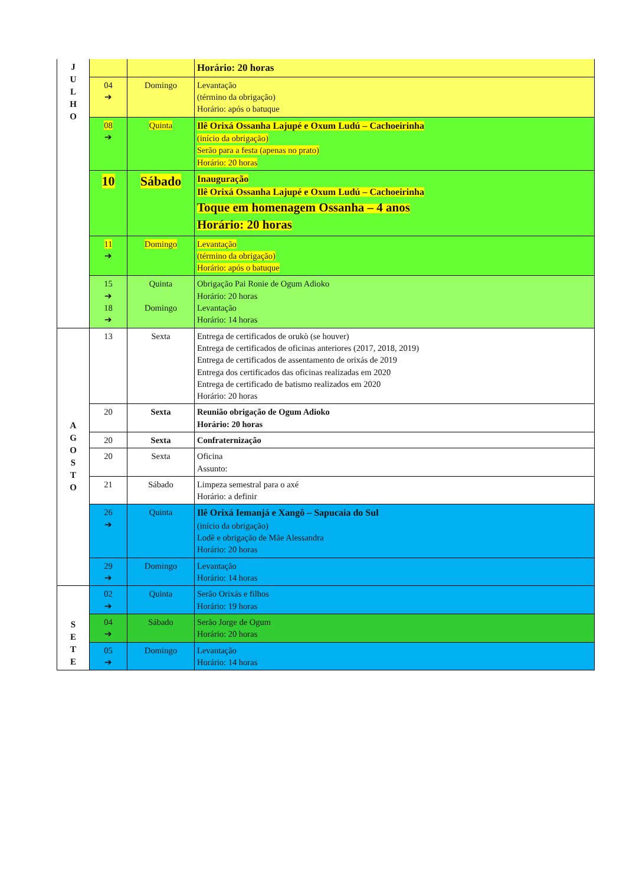| J U L H O | | | Horário: 20 horas |
| | 04 ➔ | Domingo | Levantação (término da obrigação) Horário: após o batuque |
| | 08 ➔ | Quinta | Ilê Orixá Ossanha Lajupé e Oxum Ludú – Cachoeirinha (início da obrigação) Serão para a festa (apenas no prato) Horário: 20 horas |
| | 10 | Sábado | Inauguração Ilê Orixá Ossanha Lajupé e Oxum Ludú – Cachoeirinha Toque em homenagem Ossanha – 4 anos Horário: 20 horas |
| | 11 ➔ | Domingo | Levantação (término da obrigação) Horário: após o batuque |
| | 15 ➔ 18 ➔ | Quinta Domingo | Obrigação Pai Ronie de Ogum Adioko Horário: 20 horas Levantação Horário: 14 horas |
| A G O S T O | 13 | Sexta | Entrega de certificados de orukò (se houver) Entrega de certificados de oficinas anteriores (2017, 2018, 2019) Entrega de certificados de assentamento de orixás de 2019 Entrega dos certificados das oficinas realizadas em 2020 Entrega de certificado de batismo realizados em 2020 Horário: 20 horas |
| | 20 | Sexta | Reunião obrigação de Ogum Adioko Horário: 20 horas |
| | 20 | Sexta | Confraternização |
| | 20 | Sexta | Oficina Assunto: |
| | 21 | Sábado | Limpeza semestral para o axé Horário: a definir |
| | 26 ➔ | Quinta | Ilê Orixá Iemanjá e Xangô – Sapucaia do Sul (início da obrigação) Lodê e obrigação de Mãe Alessandra Horário: 20 horas |
| | 29 ➔ | Domingo | Levantação Horário: 14 horas |
| S E T E | 02 ➔ | Quinta | Serão Orixás e filhos Horário: 19 horas |
| | 04 ➔ | Sábado | Serão Jorge de Ogum Horário: 20 horas |
| | 05 ➔ | Domingo | Levantação Horário: 14 horas |